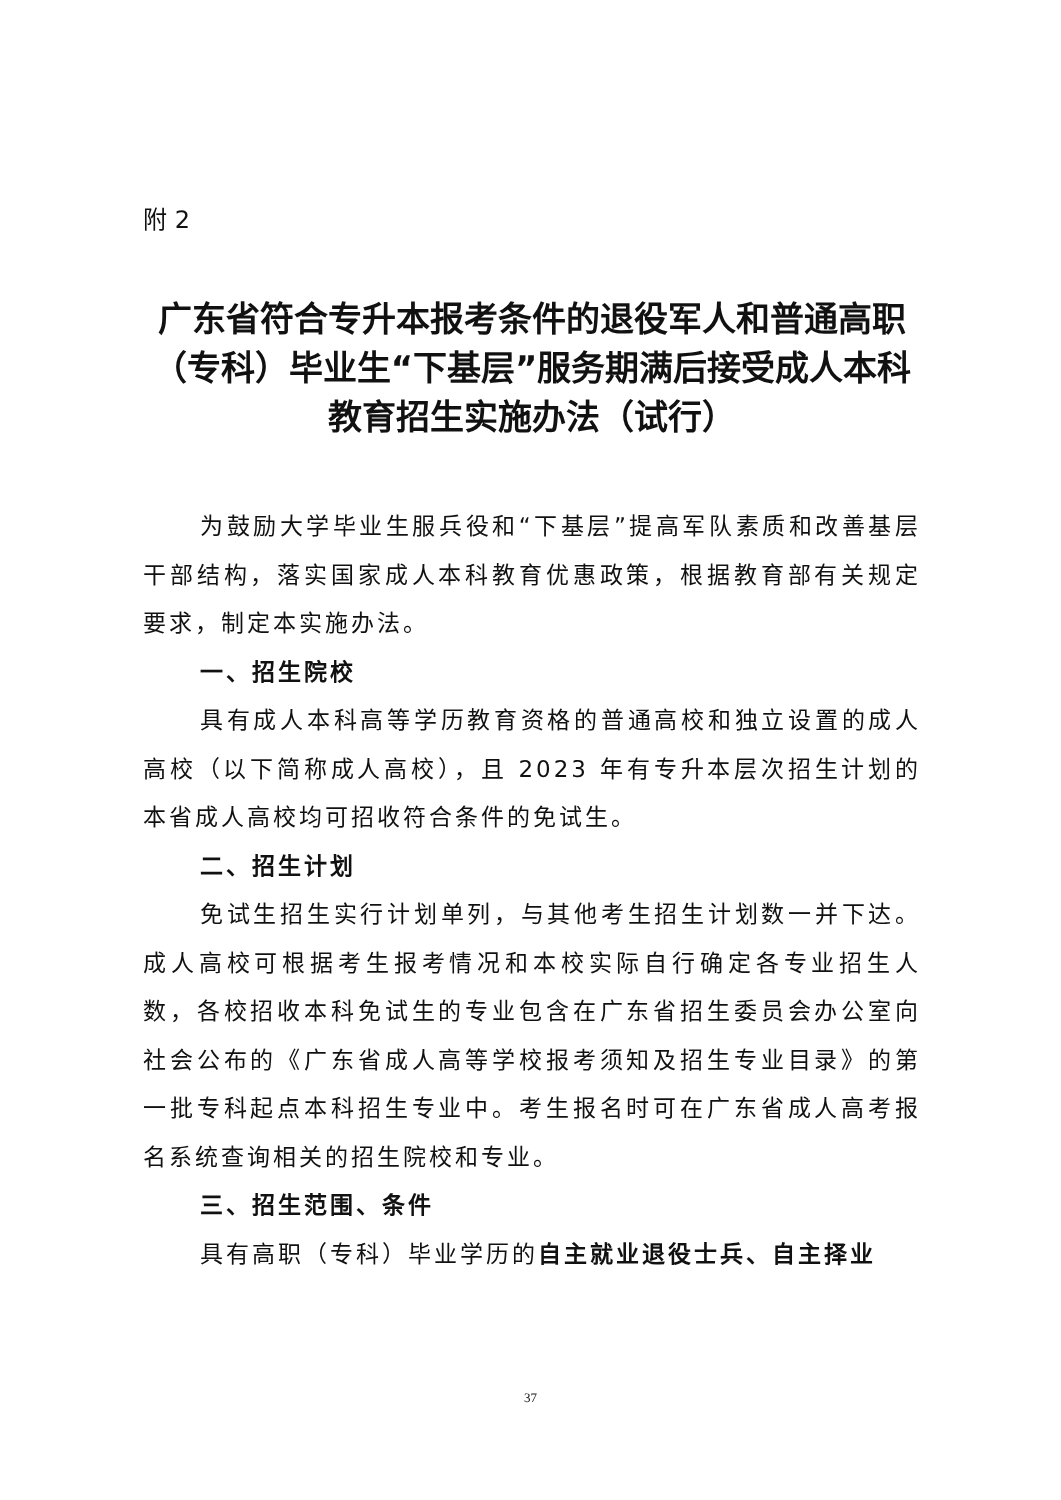附 2
广东省符合专升本报考条件的退役军人和普通高职（专科）毕业生“下基层”服务期满后接受成人本科教育招生实施办法（试行）
为鼓励大学毕业生服兵役和“下基层”提高军队素质和改善基层干部结构，落实国家成人本科教育优惠政策，根据教育部有关规定要求，制定本实施办法。
一、招生院校
具有成人本科高等学历教育资格的普通高校和独立设置的成人高校（以下简称成人高校），且 2023 年有专升本层次招生计划的本省成人高校均可招收符合条件的免试生。
二、招生计划
免试生招生实行计划单列，与其他考生招生计划数一并下达。成人高校可根据考生报考情况和本校实际自行确定各专业招生人数，各校招收本科免试生的专业包含在广东省招生委员会办公室向社会公布的《广东省成人高等学校报考须知及招生专业目录》的第一批专科起点本科招生专业中。考生报名时可在广东省成人高考报名系统查询相关的招生院校和专业。
三、招生范围、条件
具有高职（专科）毕业学历的自主就业退役士兵、自主择业
37